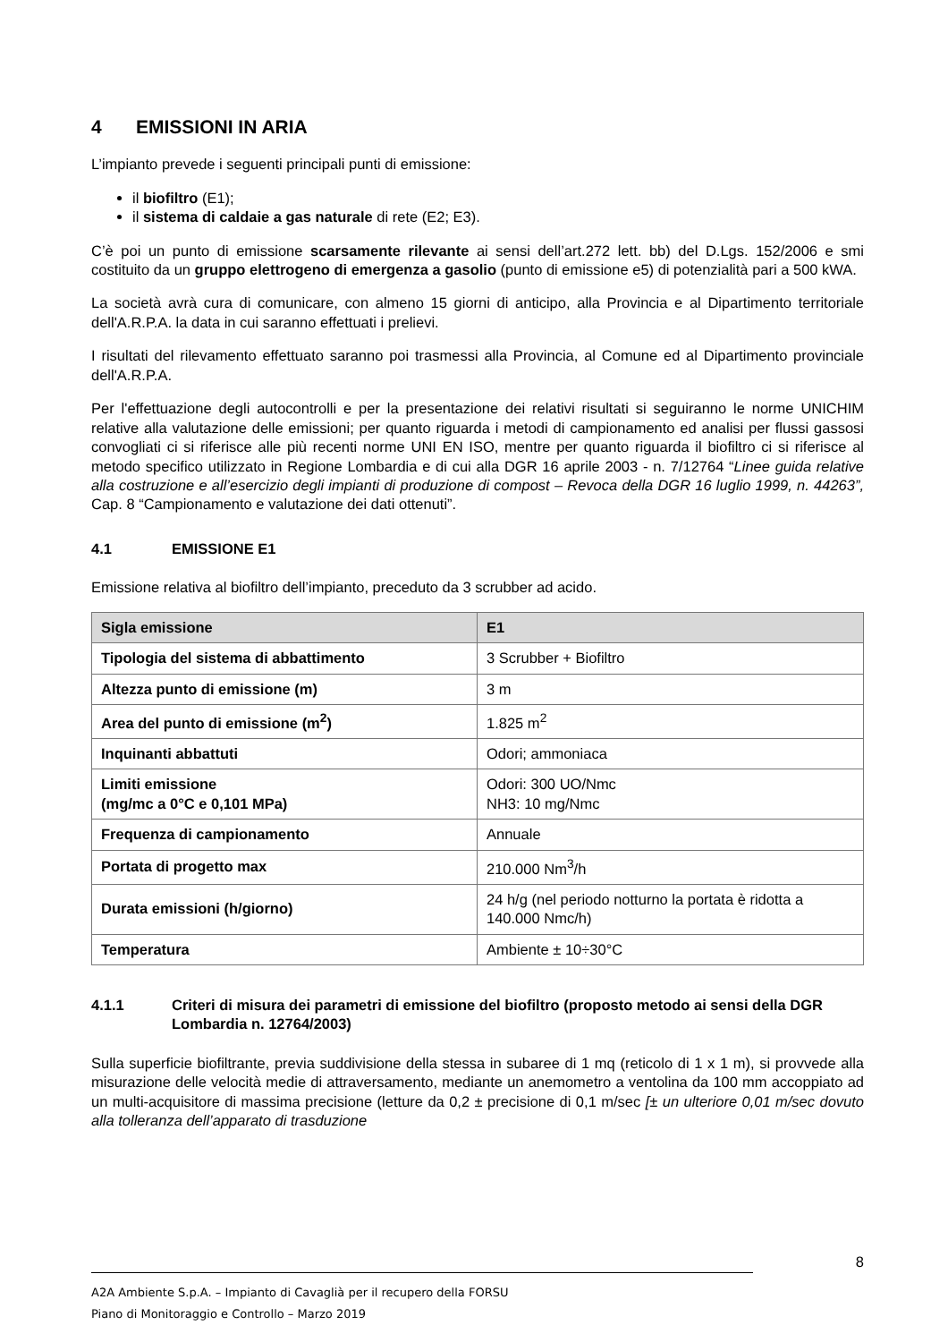4 EMISSIONI IN ARIA
L’impianto prevede i seguenti principali punti di emissione:
il biofiltro (E1);
il sistema di caldaie a gas naturale di rete (E2; E3).
C’è poi un punto di emissione scarsamente rilevante ai sensi dell’art.272 lett. bb) del D.Lgs. 152/2006 e smi costituito da un gruppo elettrogeno di emergenza a gasolio (punto di emissione e5) di potenzialità pari a 500 kWA.
La società avrà cura di comunicare, con almeno 15 giorni di anticipo, alla Provincia e al Dipartimento territoriale dell'A.R.P.A. la data in cui saranno effettuati i prelievi.
I risultati del rilevamento effettuato saranno poi trasmessi alla Provincia, al Comune ed al Dipartimento provinciale dell'A.R.P.A.
Per l'effettuazione degli autocontrolli e per la presentazione dei relativi risultati si seguiranno le norme UNICHIM relative alla valutazione delle emissioni; per quanto riguarda i metodi di campionamento ed analisi per flussi gassosi convogliati ci si riferisce alle più recenti norme UNI EN ISO, mentre per quanto riguarda il biofiltro ci si riferisce al metodo specifico utilizzato in Regione Lombardia e di cui alla DGR 16 aprile 2003 - n. 7/12764 “Linee guida relative alla costruzione e all’esercizio degli impianti di produzione di compost – Revoca della DGR 16 luglio 1999, n. 44263”, Cap. 8 “Campionamento e valutazione dei dati ottenuti”.
4.1 EMISSIONE E1
Emissione relativa al biofiltro dell’impianto, preceduto da 3 scrubber ad acido.
| Sigla emissione | E1 |
| Tipologia del sistema di abbattimento | 3 Scrubber + Biofiltro |
| Altezza punto di emissione (m) | 3 m |
| Area del punto di emissione (m<sup>2</sup>) | 1.825 m<sup>2</sup> |
| Inquinanti abbattuti | Odori; ammoniaca |
| Limiti emissione (mg/mc a 0°C e 0,101 MPa) | Odori: 300 UO/Nmc NH3: 10 mg/Nmc |
| Frequenza di campionamento | Annuale |
| Portata di progetto max | 210.000 Nm<sup>3</sup>/h |
| Durata emissioni (h/giorno) | 24 h/g (nel periodo notturno la portata è ridotta a 140.000 Nmc/h) |
| Temperatura | Ambiente ± 10÷30°C |
4.1.1 Criteri di misura dei parametri di emissione del biofiltro (proposto metodo ai sensi della DGR Lombardia n. 12764/2003)
Sulla superficie biofiltrante, previa suddivisione della stessa in subaree di 1 mq (reticolo di 1 x 1 m), si provvede alla misurazione delle velocità medie di attraversamento, mediante un anemometro a ventolina da 100 mm accoppiato ad un multi-acquisitore di massima precisione (letture da 0,2 ± precisione di 0,1 m/sec [± un ulteriore 0,01 m/sec dovuto alla tolleranza dell’apparato di trasduzione
8
A2A Ambiente S.p.A. – Impianto di Cavaglià per il recupero della FORSU
Piano di Monitoraggio e Controllo – Marzo 2019